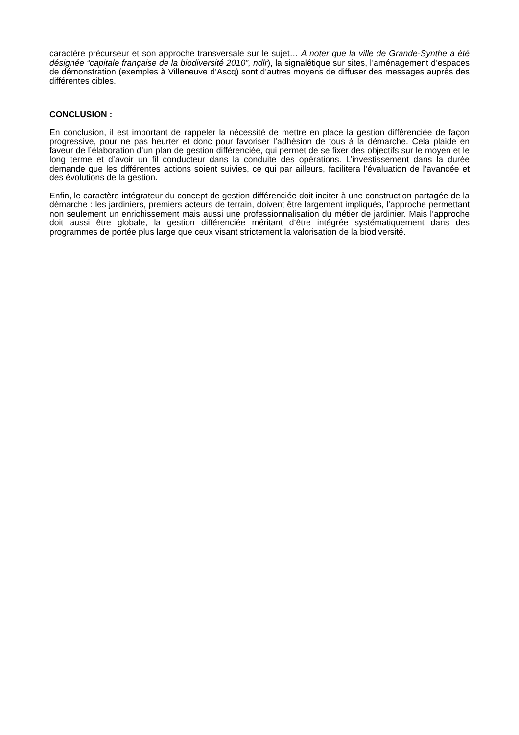caractère précurseur et son approche transversale sur le sujet… A noter que la ville de Grande-Synthe a été désignée “capitale française de la biodiversité 2010”, ndlr), la signalétique sur sites, l’aménagement d’espaces de démonstration (exemples à Villeneuve d’Ascq) sont d’autres moyens de diffuser des messages auprès des différentes cibles.
CONCLUSION :
En conclusion, il est important de rappeler la nécessité de mettre en place la gestion différenciée de façon progressive, pour ne pas heurter et donc pour favoriser l’adhésion de tous à la démarche. Cela plaide en faveur de l’élaboration d’un plan de gestion différenciée, qui permet de se fixer des objectifs sur le moyen et le long terme et d’avoir un fil conducteur dans la conduite des opérations. L’investissement dans la durée demande que les différentes actions soient suivies, ce qui par ailleurs, facilitera l’évaluation de l’avancée et des évolutions de la gestion.
Enfin, le caractère intégrateur du concept de gestion différenciée doit inciter à une construction partagée de la démarche : les jardiniers, premiers acteurs de terrain, doivent être largement impliqués, l’approche permettant non seulement un enrichissement mais aussi une professionnalisation du métier de jardinier. Mais l’approche doit aussi être globale, la gestion différenciée méritant d’être intégrée systématiquement dans des programmes de portée plus large que ceux visant strictement la valorisation de la biodiversité.